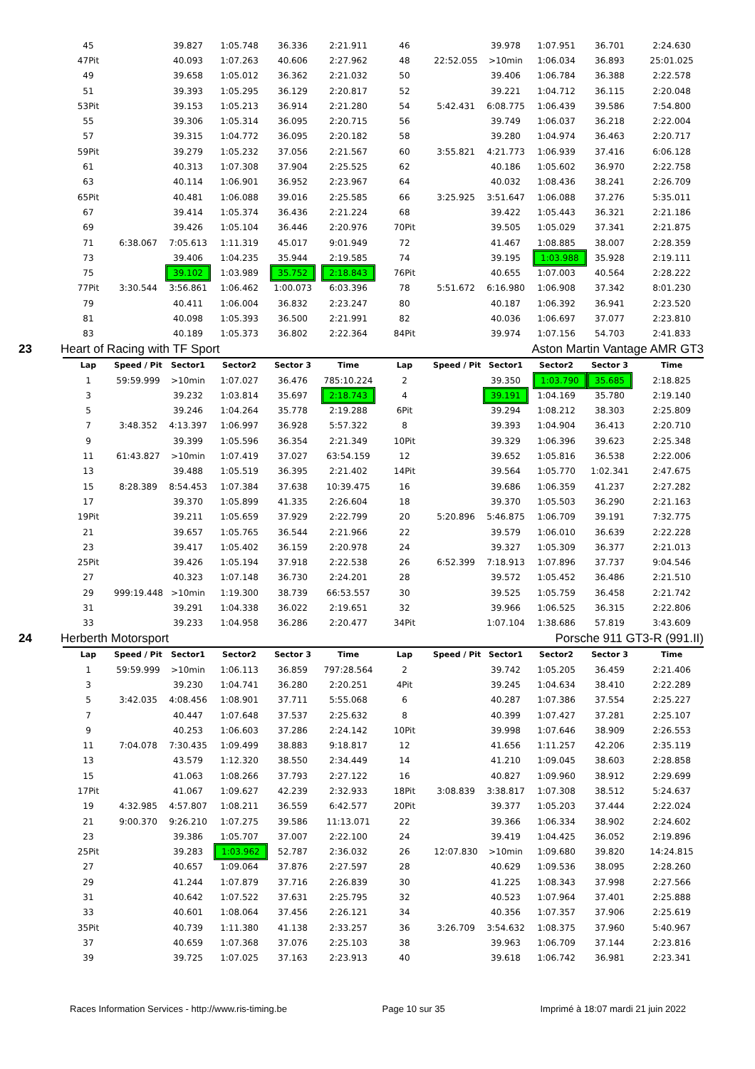| 45 | | 39.827 | 1:05.748 | 36.336 | 2:21.911 | 46 | | 39.978 | 1:07.951 | 36.701 | 2:24.630 |
| 47Pit | | 40.093 | 1:07.263 | 40.606 | 2:27.962 | 48 | 22:52.055 | >10min | 1:06.034 | 36.893 | 25:01.025 |
| 49 | | 39.658 | 1:05.012 | 36.362 | 2:21.032 | 50 | | 39.406 | 1:06.784 | 36.388 | 2:22.578 |
| 51 | | 39.393 | 1:05.295 | 36.129 | 2:20.817 | 52 | | 39.221 | 1:04.712 | 36.115 | 2:20.048 |
| 53Pit | | 39.153 | 1:05.213 | 36.914 | 2:21.280 | 54 | 5:42.431 | 6:08.775 | 1:06.439 | 39.586 | 7:54.800 |
| 55 | | 39.306 | 1:05.314 | 36.095 | 2:20.715 | 56 | | 39.749 | 1:06.037 | 36.218 | 2:22.004 |
| 57 | | 39.315 | 1:04.772 | 36.095 | 2:20.182 | 58 | | 39.280 | 1:04.974 | 36.463 | 2:20.717 |
| 59Pit | | 39.279 | 1:05.232 | 37.056 | 2:21.567 | 60 | 3:55.821 | 4:21.773 | 1:06.939 | 37.416 | 6:06.128 |
| 61 | | 40.313 | 1:07.308 | 37.904 | 2:25.525 | 62 | | 40.186 | 1:05.602 | 36.970 | 2:22.758 |
| 63 | | 40.114 | 1:06.901 | 36.952 | 2:23.967 | 64 | | 40.032 | 1:08.436 | 38.241 | 2:26.709 |
| 65Pit | | 40.481 | 1:06.088 | 39.016 | 2:25.585 | 66 | 3:25.925 | 3:51.647 | 1:06.088 | 37.276 | 5:35.011 |
| 67 | | 39.414 | 1:05.374 | 36.436 | 2:21.224 | 68 | | 39.422 | 1:05.443 | 36.321 | 2:21.186 |
| 69 | | 39.426 | 1:05.104 | 36.446 | 2:20.976 | 70Pit | | 39.505 | 1:05.029 | 37.341 | 2:21.875 |
| 71 | 6:38.067 | 7:05.613 | 1:11.319 | 45.017 | 9:01.949 | 72 | | 41.467 | 1:08.885 | 38.007 | 2:28.359 |
| 73 | | 39.406 | 1:04.235 | 35.944 | 2:19.585 | 74 | | 39.195 | 1:03.988 | 35.928 | 2:19.111 |
| 75 | | 39.102 | 1:03.989 | 35.752 | 2:18.843 | 76Pit | | 40.655 | 1:07.003 | 40.564 | 2:28.222 |
| 77Pit | 3:30.544 | 3:56.861 | 1:06.462 | 1:00.073 | 6:03.396 | 78 | 5:51.672 | 6:16.980 | 1:06.908 | 37.342 | 8:01.230 |
| 79 | | 40.411 | 1:06.004 | 36.832 | 2:23.247 | 80 | | 40.187 | 1:06.392 | 36.941 | 2:23.520 |
| 81 | | 40.098 | 1:05.393 | 36.500 | 2:21.991 | 82 | | 40.036 | 1:06.697 | 37.077 | 2:23.810 |
| 83 | | 40.189 | 1:05.373 | 36.802 | 2:22.364 | 84Pit | | 39.974 | 1:07.156 | 54.703 | 2:41.833 |
| 23 Heart of Racing with TF Sport | | | | | Aston Martin Vantage AMR GT3 | | | | | | |
| Lap | Speed / Pit | Sector1 | Sector2 | Sector 3 | Time | Lap | Speed / Pit | Sector1 | Sector2 | Sector 3 | Time |
| 1 | 59:59.999 | >10min | 1:07.027 | 36.476 | 785:10.224 | 2 | | 39.350 | 1:03.790 | 35.685 | 2:18.825 |
| 3 | | 39.232 | 1:03.814 | 35.697 | 2:18.743 | 4 | | 39.191 | 1:04.169 | 35.780 | 2:19.140 |
| 5 | | 39.246 | 1:04.264 | 35.778 | 2:19.288 | 6Pit | | 39.294 | 1:08.212 | 38.303 | 2:25.809 |
| 7 | 3:48.352 | 4:13.397 | 1:06.997 | 36.928 | 5:57.322 | 8 | | 39.393 | 1:04.904 | 36.413 | 2:20.710 |
| 9 | | 39.399 | 1:05.596 | 36.354 | 2:21.349 | 10Pit | | 39.329 | 1:06.396 | 39.623 | 2:25.348 |
| 11 | 61:43.827 | >10min | 1:07.419 | 37.027 | 63:54.159 | 12 | | 39.652 | 1:05.816 | 36.538 | 2:22.006 |
| 13 | | 39.488 | 1:05.519 | 36.395 | 2:21.402 | 14Pit | | 39.564 | 1:05.770 | 1:02.341 | 2:47.675 |
| 15 | 8:28.389 | 8:54.453 | 1:07.384 | 37.638 | 10:39.475 | 16 | | 39.686 | 1:06.359 | 41.237 | 2:27.282 |
| 17 | | 39.370 | 1:05.899 | 41.335 | 2:26.604 | 18 | | 39.370 | 1:05.503 | 36.290 | 2:21.163 |
| 19Pit | | 39.211 | 1:05.659 | 37.929 | 2:22.799 | 20 | 5:20.896 | 5:46.875 | 1:06.709 | 39.191 | 7:32.775 |
| 21 | | 39.657 | 1:05.765 | 36.544 | 2:21.966 | 22 | | 39.579 | 1:06.010 | 36.639 | 2:22.228 |
| 23 | | 39.417 | 1:05.402 | 36.159 | 2:20.978 | 24 | | 39.327 | 1:05.309 | 36.377 | 2:21.013 |
| 25Pit | | 39.426 | 1:05.194 | 37.918 | 2:22.538 | 26 | 6:52.399 | 7:18.913 | 1:07.896 | 37.737 | 9:04.546 |
| 27 | | 40.323 | 1:07.148 | 36.730 | 2:24.201 | 28 | | 39.572 | 1:05.452 | 36.486 | 2:21.510 |
| 29 | 999:19.448 | >10min | 1:19.300 | 38.739 | 66:53.557 | 30 | | 39.525 | 1:05.759 | 36.458 | 2:21.742 |
| 31 | | 39.291 | 1:04.338 | 36.022 | 2:19.651 | 32 | | 39.966 | 1:06.525 | 36.315 | 2:22.806 |
| 33 | | 39.233 | 1:04.958 | 36.286 | 2:20.477 | 34Pit | | 1:07.104 | 1:38.686 | 57.819 | 3:43.609 |
| 24 Herberth Motorsport | | | | | Porsche 911 GT3-R (991.II) | | | | | | |
| Lap | Speed / Pit | Sector1 | Sector2 | Sector 3 | Time | Lap | Speed / Pit | Sector1 | Sector2 | Sector 3 | Time |
| 1 | 59:59.999 | >10min | 1:06.113 | 36.859 | 797:28.564 | 2 | | 39.742 | 1:05.205 | 36.459 | 2:21.406 |
| 3 | | 39.230 | 1:04.741 | 36.280 | 2:20.251 | 4Pit | | 39.245 | 1:04.634 | 38.410 | 2:22.289 |
| 5 | 3:42.035 | 4:08.456 | 1:08.901 | 37.711 | 5:55.068 | 6 | | 40.287 | 1:07.386 | 37.554 | 2:25.227 |
| 7 | | 40.447 | 1:07.648 | 37.537 | 2:25.632 | 8 | | 40.399 | 1:07.427 | 37.281 | 2:25.107 |
| 9 | | 40.253 | 1:06.603 | 37.286 | 2:24.142 | 10Pit | | 39.998 | 1:07.646 | 38.909 | 2:26.553 |
| 11 | 7:04.078 | 7:30.435 | 1:09.499 | 38.883 | 9:18.817 | 12 | | 41.656 | 1:11.257 | 42.206 | 2:35.119 |
| 13 | | 43.579 | 1:12.320 | 38.550 | 2:34.449 | 14 | | 41.210 | 1:09.045 | 38.603 | 2:28.858 |
| 15 | | 41.063 | 1:08.266 | 37.793 | 2:27.122 | 16 | | 40.827 | 1:09.960 | 38.912 | 2:29.699 |
| 17Pit | | 41.067 | 1:09.627 | 42.239 | 2:32.933 | 18Pit | 3:08.839 | 3:38.817 | 1:07.308 | 38.512 | 5:24.637 |
| 19 | 4:32.985 | 4:57.807 | 1:08.211 | 36.559 | 6:42.577 | 20Pit | | 39.377 | 1:05.203 | 37.444 | 2:22.024 |
| 21 | 9:00.370 | 9:26.210 | 1:07.275 | 39.586 | 11:13.071 | 22 | | 39.366 | 1:06.334 | 38.902 | 2:24.602 |
| 23 | | 39.386 | 1:05.707 | 37.007 | 2:22.100 | 24 | | 39.419 | 1:04.425 | 36.052 | 2:19.896 |
| 25Pit | | 39.283 | 1:03.962 | 52.787 | 2:36.032 | 26 | 12:07.830 | >10min | 1:09.680 | 39.820 | 14:24.815 |
| 27 | | 40.657 | 1:09.064 | 37.876 | 2:27.597 | 28 | | 40.629 | 1:09.536 | 38.095 | 2:28.260 |
| 29 | | 41.244 | 1:07.879 | 37.716 | 2:26.839 | 30 | | 41.225 | 1:08.343 | 37.998 | 2:27.566 |
| 31 | | 40.642 | 1:07.522 | 37.631 | 2:25.795 | 32 | | 40.523 | 1:07.964 | 37.401 | 2:25.888 |
| 33 | | 40.601 | 1:08.064 | 37.456 | 2:26.121 | 34 | | 40.356 | 1:07.357 | 37.906 | 2:25.619 |
| 35Pit | | 40.739 | 1:11.380 | 41.138 | 2:33.257 | 36 | 3:26.709 | 3:54.632 | 1:08.375 | 37.960 | 5:40.967 |
| 37 | | 40.659 | 1:07.368 | 37.076 | 2:25.103 | 38 | | 39.963 | 1:06.709 | 37.144 | 2:23.816 |
| 39 | | 39.725 | 1:07.025 | 37.163 | 2:23.913 | 40 | | 39.618 | 1:06.742 | 36.981 | 2:23.341 |
Races Information Services - http://www.ris-timing.be Page 10 sur 35 Imprimé à 18:07 mardi 21 juin 2022